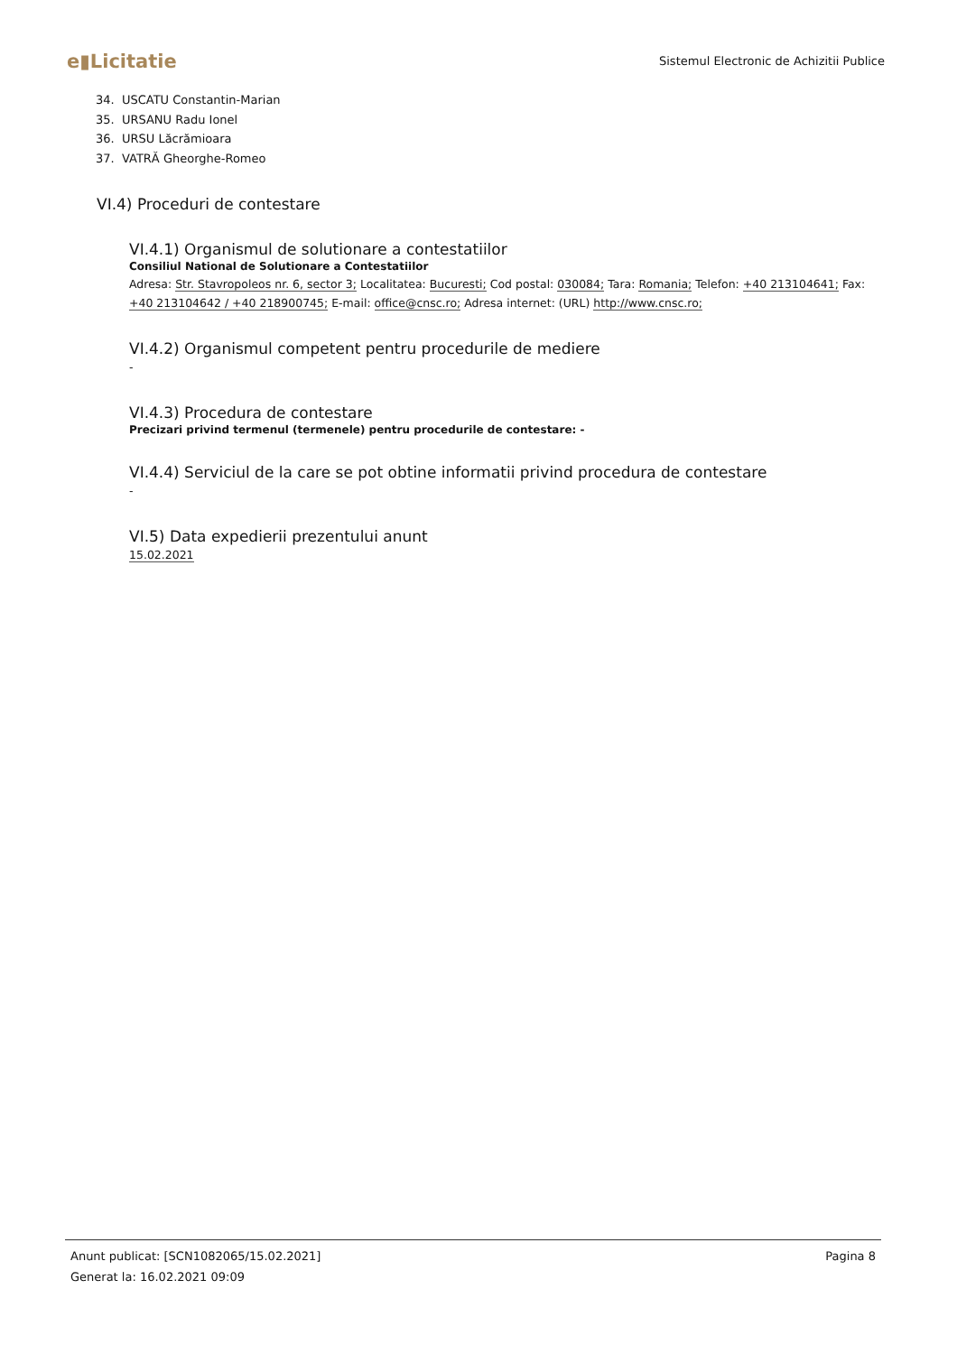e▮Licitatie
Sistemul Electronic de Achizitii Publice
34. USCATU Constantin-Marian
35. URSANU Radu Ionel
36. URSU Lăcrămioara
37. VATRĂ Gheorghe-Romeo
VI.4) Proceduri de contestare
VI.4.1) Organismul de solutionare a contestatiilor
Consiliul National de Solutionare a Contestatiilor
Adresa: Str. Stavropoleos nr. 6, sector 3; Localitatea: Bucuresti; Cod postal: 030084; Tara: Romania; Telefon: +40 213104641; Fax: +40 213104642 / +40 218900745; E-mail: office@cnsc.ro; Adresa internet: (URL) http://www.cnsc.ro;
VI.4.2) Organismul competent pentru procedurile de mediere
-
VI.4.3) Procedura de contestare
Precizari privind termenul (termenele) pentru procedurile de contestare: -
VI.4.4) Serviciul de la care se pot obtine informatii privind procedura de contestare
-
VI.5) Data expedierii prezentului anunt
15.02.2021
Anunt publicat: [SCN1082065/15.02.2021] Pagina 8
Generat la: 16.02.2021 09:09